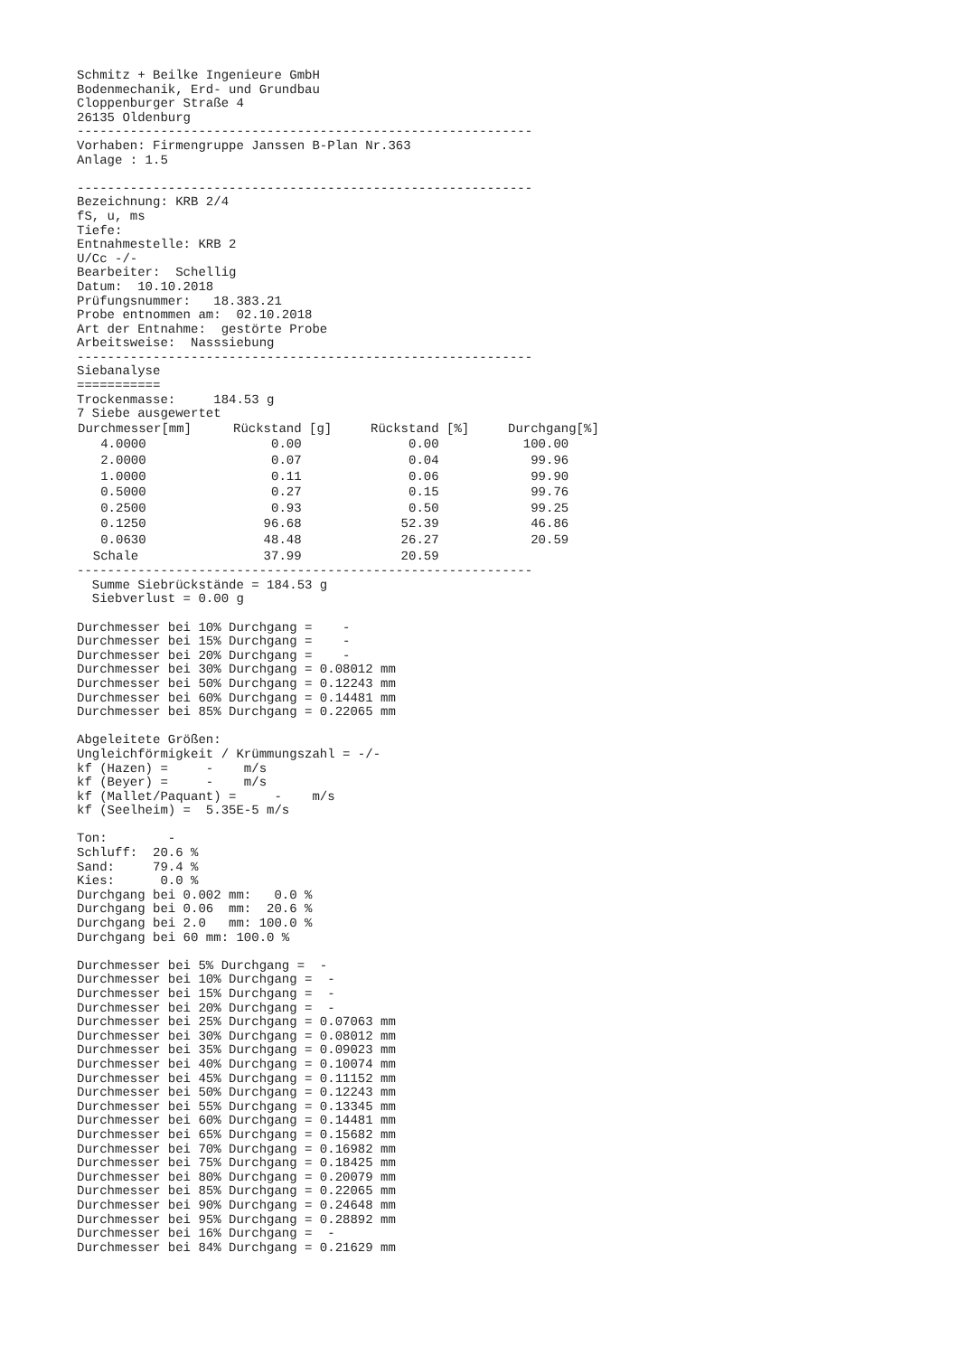Schmitz + Beilke Ingenieure GmbH
Bodenmechanik, Erd- und Grundbau
Cloppenburger Straße 4
26135 Oldenburg
------------------------------------------------------------
Vorhaben: Firmengruppe Janssen B-Plan Nr.363
Anlage : 1.5

------------------------------------------------------------
Bezeichnung: KRB 2/4
fS, u, ms
Tiefe:
Entnahmestelle: KRB 2
U/Cc -/-
Bearbeiter:  Schellig
Datum:  10.10.2018
Prüfungsnummer:   18.383.21
Probe entnommen am:  02.10.2018
Art der Entnahme:  gestörte Probe
Arbeitsweise:  Nasssiebung
------------------------------------------------------------
Siebanalyse
===========
Trockenmasse:     184.53 g
7 Siebe ausgewertet
| Durchmesser[mm] | Rückstand [g] | Rückstand [%] | Durchgang[%] |
| --- | --- | --- | --- |
| 4.0000 | 0.00 | 0.00 | 100.00 |
| 2.0000 | 0.07 | 0.04 | 99.96 |
| 1.0000 | 0.11 | 0.06 | 99.90 |
| 0.5000 | 0.27 | 0.15 | 99.76 |
| 0.2500 | 0.93 | 0.50 | 99.25 |
| 0.1250 | 96.68 | 52.39 | 46.86 |
| 0.0630 | 48.48 | 26.27 | 20.59 |
| Schale | 37.99 | 20.59 | |
------------------------------------------------------------ Summe Siebrückstände = 184.53 g Siebverlust = 0.00 g Durchmesser bei 10% Durchgang = - Durchmesser bei 15% Durchgang = - Durchmesser bei 20% Durchgang = - Durchmesser bei 30% Durchgang = 0.08012 mm Durchmesser bei 50% Durchgang = 0.12243 mm Durchmesser bei 60% Durchgang = 0.14481 mm Durchmesser bei 85% Durchgang = 0.22065 mm Abgeleitete Größen: Ungleichförmigkeit / Krümmungszahl = -/- kf (Hazen) = - m/s kf (Beyer) = - m/s kf (Mallet/Paquant) = - m/s kf (Seelheim) = 5.35E-5 m/s Ton: - Schluff: 20.6 % Sand: 79.4 % Kies: 0.0 % Durchgang bei 0.002 mm: 0.0 % Durchgang bei 0.06 mm: 20.6 % Durchgang bei 2.0 mm: 100.0 % Durchgang bei 60 mm: 100.0 % Durchmesser bei 5% Durchgang = - Durchmesser bei 10% Durchgang = - Durchmesser bei 15% Durchgang = - Durchmesser bei 20% Durchgang = - Durchmesser bei 25% Durchgang = 0.07063 mm Durchmesser bei 30% Durchgang = 0.08012 mm Durchmesser bei 35% Durchgang = 0.09023 mm Durchmesser bei 40% Durchgang = 0.10074 mm Durchmesser bei 45% Durchgang = 0.11152 mm Durchmesser bei 50% Durchgang = 0.12243 mm Durchmesser bei 55% Durchgang = 0.13345 mm Durchmesser bei 60% Durchgang = 0.14481 mm Durchmesser bei 65% Durchgang = 0.15682 mm Durchmesser bei 70% Durchgang = 0.16982 mm Durchmesser bei 75% Durchgang = 0.18425 mm Durchmesser bei 80% Durchgang = 0.20079 mm Durchmesser bei 85% Durchgang = 0.22065 mm Durchmesser bei 90% Durchgang = 0.24648 mm Durchmesser bei 95% Durchgang = 0.28892 mm Durchmesser bei 16% Durchgang = - Durchmesser bei 84% Durchgang = 0.21629 mm